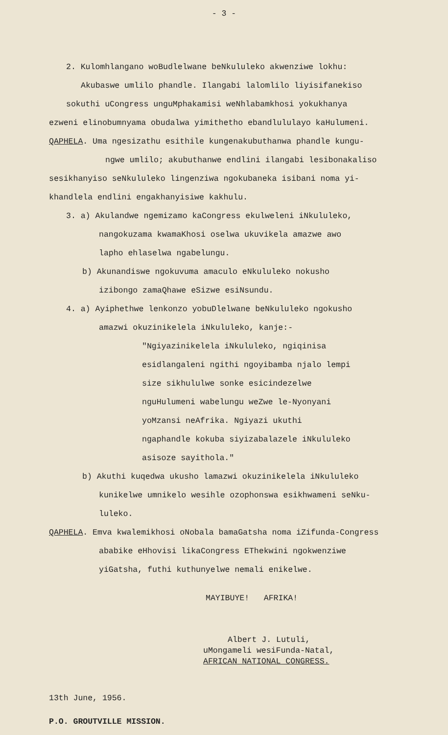- 3 -
2. Kulomhlangano woBudlelwane beNkululeko akwenziwe lokhu:
Akubaswe umlilo phandle. Ilangabi lalomlilo liyisifanekiso
sokuthi uCongress unguMphakamisi weNhlabamkhosi yokukhanya
ezweni elinobumnyama obudalwa yimithetho ebandlululayo kaHulumeni.
QAPHELA. Uma ngesizathu esithile kungenakubuthanwa phandle kungu-
ngwe umlilo; akubuthanwe endlini ilangabi lesibonakaliso
sesikhanyiso seNkululeko lingenziwa ngokubaneka isibani noma yi-
khandlela endlini engakhanyisiwe kakhulu.
3. a) Akulandwe ngemizamo kaCongress ekulweleni iNkululeko,
nangokuzama kwamaKhosi oselwa ukuvikela amazwe awo
lapho ehlaselwa ngabelungu.
b) Akunandiswe ngokuvuma amaculo eNkululeko nokusho
izibongo zamaQhawe eSizwe esiNsundu.
4. a) Ayiphethwe lenkonzo yobuDlelwane beNkululeko ngokusho
amazwi okuzinikelela iNkululeko, kanje:-
"Ngiyazinikelela iNkululeko, ngiqinisa esidlangaleni ngithi ngoyibamba njalo lempi size sikhululwe sonke esicindezelwe nguHulumeni wabelungu weZwe le-Nyonyani yoMzansi neAfrika. Ngiyazi ukuthi ngaphandle kokuba siyizabalazele iNkululeko asisoze sayithola."
b) Akuthi kuqedwa ukusho lamazwi okuzinikelela iNkululeko
kunikelwe umnikelo wesihle ozophonswa esikhwameni seNku-
luleko.
QAPHELA. Emva kwalemikhosi oNobala bamaGatsha noma iZifunda-Congress
ababike eHhovisi likaCongress EThekwini ngokwenziwe
yiGatsha, futhi kuthunyelwe nemali enikelwe.
MAYIBUYE! AFRIKA!
Albert J. Lutuli,
uMongameli wesiFunda-Natal,
AFRICAN NATIONAL CONGRESS.
13th June, 1956.
P.O. GROUTVILLE MISSION.